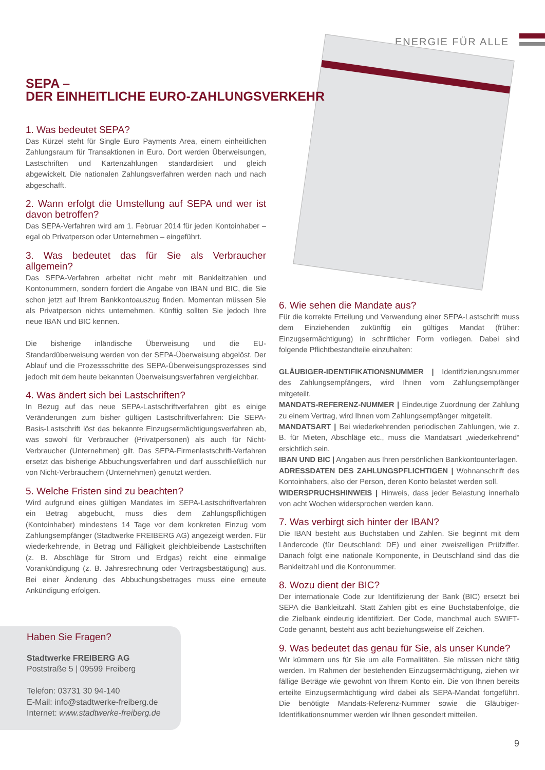ENERGIE FÜR ALLE
SEPA –
DER EINHEITLICHE EURO-ZAHLUNGSVERKEHR
1. Was bedeutet SEPA?
Das Kürzel steht für Single Euro Payments Area, einem einheitlichen Zahlungsraum für Transaktionen in Euro. Dort werden Überweisungen, Lastschriften und Kartenzahlungen standardisiert und gleich abgewickelt. Die nationalen Zahlungsverfahren werden nach und nach abgeschafft.
2. Wann erfolgt die Umstellung auf SEPA und wer ist davon betroffen?
Das SEPA-Verfahren wird am 1. Februar 2014 für jeden Kontoinhaber – egal ob Privatperson oder Unternehmen – eingeführt.
3. Was bedeutet das für Sie als Verbraucher allgemein?
Das SEPA-Verfahren arbeitet nicht mehr mit Bankleitzahlen und Kontonummern, sondern fordert die Angabe von IBAN und BIC, die Sie schon jetzt auf Ihrem Bankkontoauszug finden. Momentan müssen Sie als Privatperson nichts unternehmen. Künftig sollten Sie jedoch Ihre neue IBAN und BIC kennen.
Die bisherige inländische Überweisung und die EU-Standardüberweisung werden von der SEPA-Überweisung abgelöst. Der Ablauf und die Prozessschritte des SEPA-Überweisungsprozesses sind jedoch mit dem heute bekannten Überweisungsverfahren vergleichbar.
4. Was ändert sich bei Lastschriften?
In Bezug auf das neue SEPA-Lastschriftverfahren gibt es einige Veränderungen zum bisher gültigen Lastschriftverfahren: Die SEPA-Basis-Lastschrift löst das bekannte Einzugsermächtigungsverfahren ab, was sowohl für Verbraucher (Privatpersonen) als auch für Nicht-Verbraucher (Unternehmen) gilt. Das SEPA-Firmenlastschrift-Verfahren ersetzt das bisherige Abbuchungsverfahren und darf ausschließlich nur von Nicht-Verbrauchern (Unternehmen) genutzt werden.
5. Welche Fristen sind zu beachten?
Wird aufgrund eines gültigen Mandates im SEPA-Lastschriftverfahren ein Betrag abgebucht, muss dies dem Zahlungspflichtigen (Kontoinhaber) mindestens 14 Tage vor dem konkreten Einzug vom Zahlungsempfänger (Stadtwerke FREIBERG AG) angezeigt werden. Für wiederkehrende, in Betrag und Fälligkeit gleichbleibende Lastschriften (z. B. Abschläge für Strom und Erdgas) reicht eine einmalige Vorankündigung (z. B. Jahresrechnung oder Vertragsbestätigung) aus. Bei einer Änderung des Abbuchungsbetrages muss eine erneute Ankündigung erfolgen.
6. Wie sehen die Mandate aus?
Für die korrekte Erteilung und Verwendung einer SEPA-Lastschrift muss dem Einziehenden zukünftig ein gültiges Mandat (früher: Einzugsermächtigung) in schriftlicher Form vorliegen. Dabei sind folgende Pflichtbestandteile einzuhalten:
GLÄUBIGER-IDENTIFIKATIONSNUMMER | Identifizierungsnummer des Zahlungsempfängers, wird Ihnen vom Zahlungsempfänger mitgeteilt.
MANDATS-REFERENZ-NUMMER | Eindeutige Zuordnung der Zahlung zu einem Vertrag, wird Ihnen vom Zahlungsempfänger mitgeteilt.
MANDATSART | Bei wiederkehrenden periodischen Zahlungen, wie z. B. für Mieten, Abschläge etc., muss die Mandatsart „wiederkehrend“ ersichtlich sein.
IBAN UND BIC | Angaben aus Ihren persönlichen Bankkontounterlagen.
ADRESSDATEN DES ZAHLUNGSPFLICHTIGEN | Wohnanschrift des Kontoinhabers, also der Person, deren Konto belastet werden soll.
WIDERSPRUCHSHINWEIS | Hinweis, dass jeder Belastung innerhalb von acht Wochen widersprochen werden kann.
7. Was verbirgt sich hinter der IBAN?
Die IBAN besteht aus Buchstaben und Zahlen. Sie beginnt mit dem Ländercode (für Deutschland: DE) und einer zweistelligen Prüfziffer. Danach folgt eine nationale Komponente, in Deutschland sind das die Bankleitzahl und die Kontonummer.
8. Wozu dient der BIC?
Der internationale Code zur Identifizierung der Bank (BIC) ersetzt bei SEPA die Bankleitzahl. Statt Zahlen gibt es eine Buchstabenfolge, die die Zielbank eindeutig identifiziert. Der Code, manchmal auch SWIFT-Code genannt, besteht aus acht beziehungsweise elf Zeichen.
9. Was bedeutet das genau für Sie, als unser Kunde?
Wir kümmern uns für Sie um alle Formalitäten. Sie müssen nicht tätig werden. Im Rahmen der bestehenden Einzugsermächtigung, ziehen wir fällige Beträge wie gewohnt von Ihrem Konto ein. Die von Ihnen bereits erteilte Einzugsermächtigung wird dabei als SEPA-Mandat fortgeführt. Die benötigte Mandats-Referenz-Nummer sowie die Gläubiger-Identifikationsnummer werden wir Ihnen gesondert mitteilen.
Haben Sie Fragen?
Stadtwerke FREIBERG AG
Poststraße 5 | 09599 Freiberg
Telefon: 03731 30 94-140
E-Mail: info@stadtwerke-freiberg.de
Internet: www.stadtwerke-freiberg.de
9